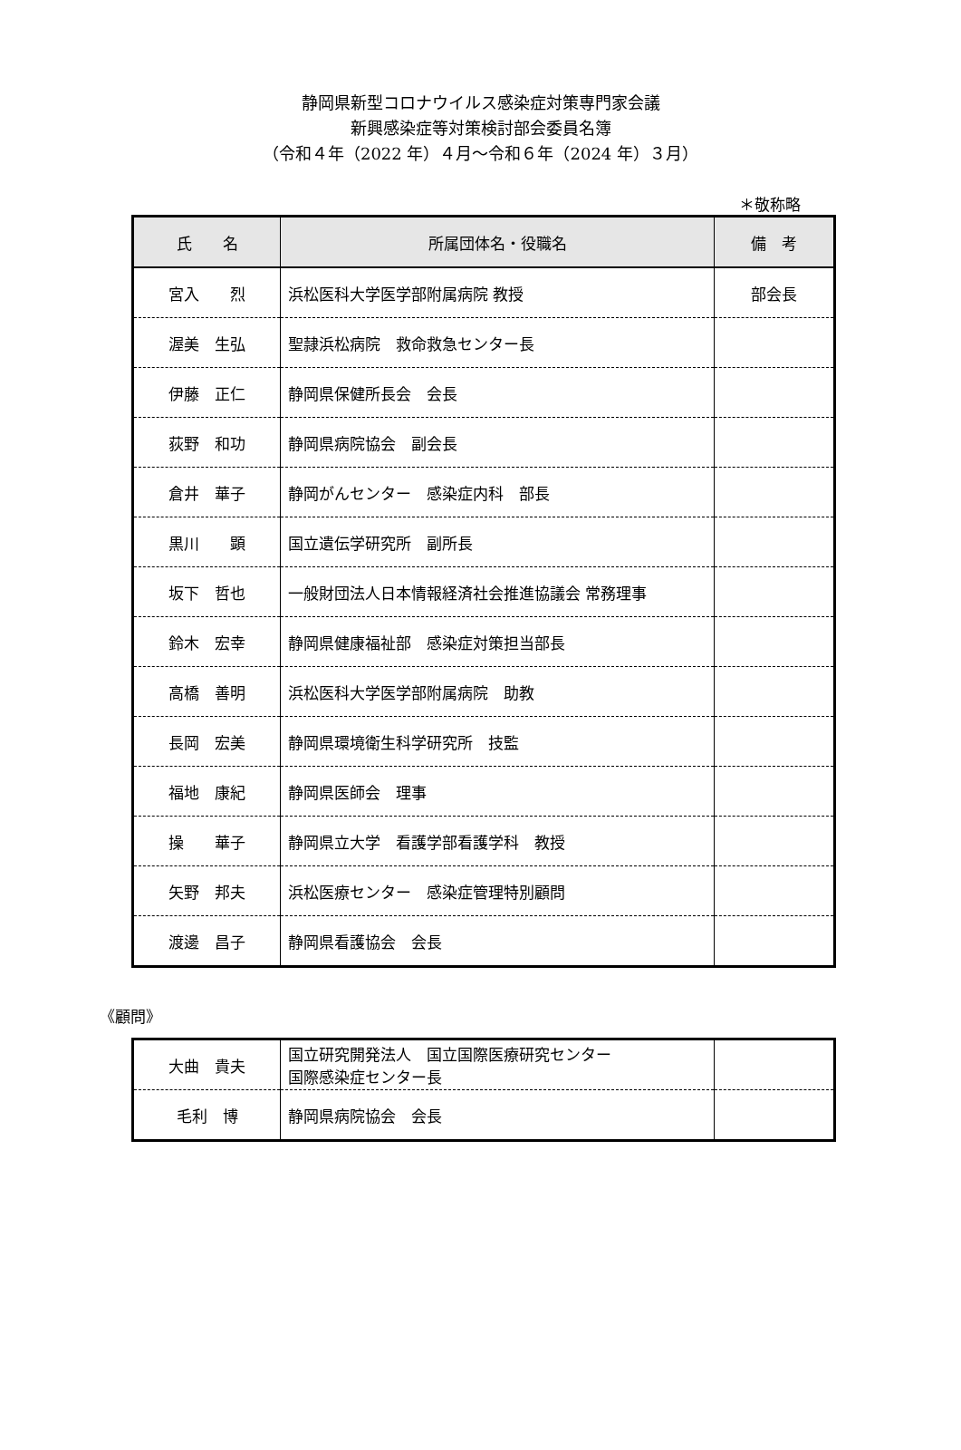静岡県新型コロナウイルス感染症対策専門家会議
新興感染症等対策検討部会委員名簿
（令和４年（2022 年）４月～令和６年（2024 年）３月）
＊敬称略
| 氏 名 | 所属団体名・役職名 | 備 考 |
| --- | --- | --- |
| 宮入 烈 | 浜松医科大学医学部附属病院 教授 | 部会長 |
| 渥美 生弘 | 聖隷浜松病院 救命救急センター長 | |
| 伊藤 正仁 | 静岡県保健所長会 会長 | |
| 荻野 和功 | 静岡県病院協会 副会長 | |
| 倉井 華子 | 静岡がんセンター 感染症内科 部長 | |
| 黒川 顕 | 国立遺伝学研究所 副所長 | |
| 坂下 哲也 | 一般財団法人日本情報経済社会推進協議会 常務理事 | |
| 鈴木 宏幸 | 静岡県健康福祉部 感染症対策担当部長 | |
| 高橋 善明 | 浜松医科大学医学部附属病院 助教 | |
| 長岡 宏美 | 静岡県環境衛生科学研究所 技監 | |
| 福地 康紀 | 静岡県医師会 理事 | |
| 操 華子 | 静岡県立大学 看護学部看護学科 教授 | |
| 矢野 邦夫 | 浜松医療センター 感染症管理特別顧問 | |
| 渡邊 昌子 | 静岡県看護協会 会長 | |
《顧問》
| 大曲 貴夫 | 国立研究開発法人 国立国際医療研究センター 国際感染症センター長 | |
| 毛利 博 | 静岡県病院協会 会長 | |